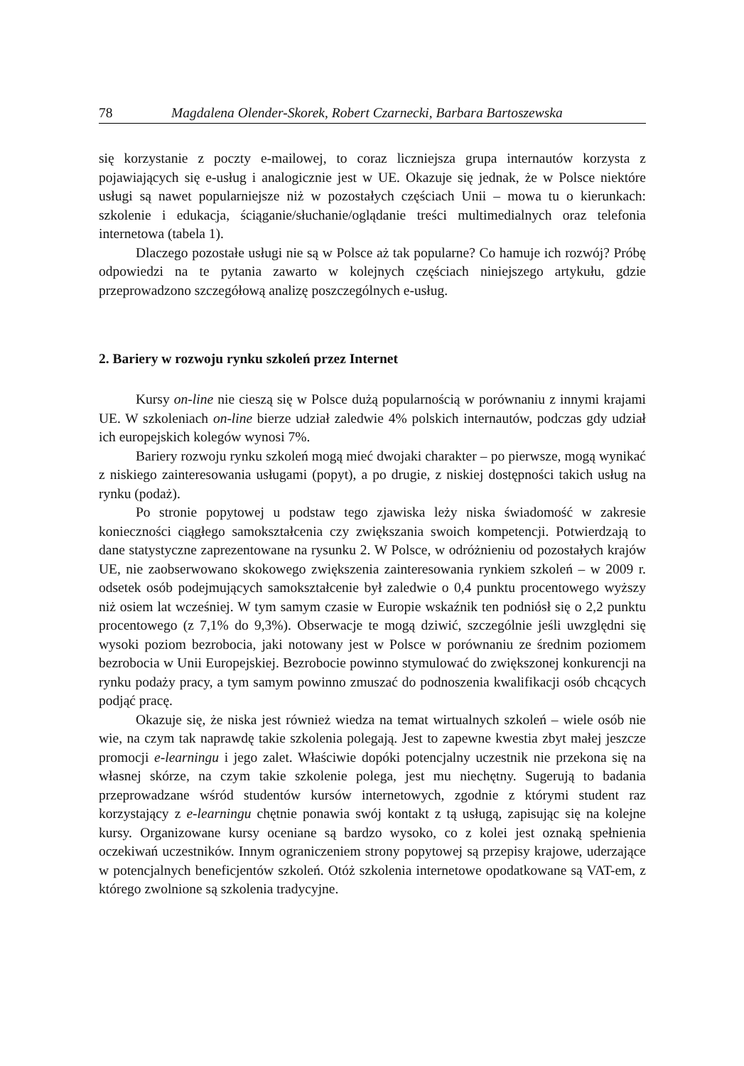78 Magdalena Olender-Skorek, Robert Czarnecki, Barbara Bartoszewska
się korzystanie z poczty e-mailowej, to coraz liczniejsza grupa internautów korzysta z pojawiających się e-usług i analogicznie jest w UE. Okazuje się jednak, że w Polsce niektóre usługi są nawet popularniejsze niż w pozostałych częściach Unii – mowa tu o kierunkach: szkolenie i edukacja, ściąganie/słuchanie/oglądanie treści multimedialnych oraz telefonia internetowa (tabela 1).
Dlaczego pozostałe usługi nie są w Polsce aż tak popularne? Co hamuje ich rozwój? Próbę odpowiedzi na te pytania zawarto w kolejnych częściach niniejszego artykułu, gdzie przeprowadzono szczegółową analizę poszczególnych e-usług.
2. Bariery w rozwoju rynku szkoleń przez Internet
Kursy on-line nie cieszą się w Polsce dużą popularnością w porównaniu z innymi krajami UE. W szkoleniach on-line bierze udział zaledwie 4% polskich internautów, podczas gdy udział ich europejskich kolegów wynosi 7%.
Bariery rozwoju rynku szkoleń mogą mieć dwojaki charakter – po pierwsze, mogą wynikać z niskiego zainteresowania usługami (popyt), a po drugie, z niskiej dostępności takich usług na rynku (podaż).
Po stronie popytowej u podstaw tego zjawiska leży niska świadomość w zakresie konieczności ciągłego samokształcenia czy zwiększania swoich kompetencji. Potwierdzają to dane statystyczne zaprezentowane na rysunku 2. W Polsce, w odróżnieniu od pozostałych krajów UE, nie zaobserwowano skokowego zwiększenia zainteresowania rynkiem szkoleń – w 2009 r. odsetek osób podejmujących samokształcenie był zaledwie o 0,4 punktu procentowego wyższy niż osiem lat wcześniej. W tym samym czasie w Europie wskaźnik ten podniósł się o 2,2 punktu procentowego (z 7,1% do 9,3%). Obserwacje te mogą dziwić, szczególnie jeśli uwzględni się wysoki poziom bezrobocia, jaki notowany jest w Polsce w porównaniu ze średnim poziomem bezrobocia w Unii Europejskiej. Bezrobocie powinno stymulować do zwiększonej konkurencji na rynku podaży pracy, a tym samym powinno zmuszać do podnoszenia kwalifikacji osób chcących podjąć pracę.
Okazuje się, że niska jest również wiedza na temat wirtualnych szkoleń – wiele osób nie wie, na czym tak naprawdę takie szkolenia polegają. Jest to zapewne kwestia zbyt małej jeszcze promocji e-learningu i jego zalet. Właściwie dopóki potencjalny uczestnik nie przekona się na własnej skórze, na czym takie szkolenie polega, jest mu niechętny. Sugerują to badania przeprowadzane wśród studentów kursów internetowych, zgodnie z którymi student raz korzystający z e-learningu chętnie ponawia swój kontakt z tą usługą, zapisując się na kolejne kursy. Organizowane kursy oceniane są bardzo wysoko, co z kolei jest oznaką spełnienia oczekiwań uczestników. Innym ograniczeniem strony popytowej są przepisy krajowe, uderzające w potencjalnych beneficjentów szkoleń. Otóż szkolenia internetowe opodatkowane są VAT-em, z którego zwolnione są szkolenia tradycyjne.